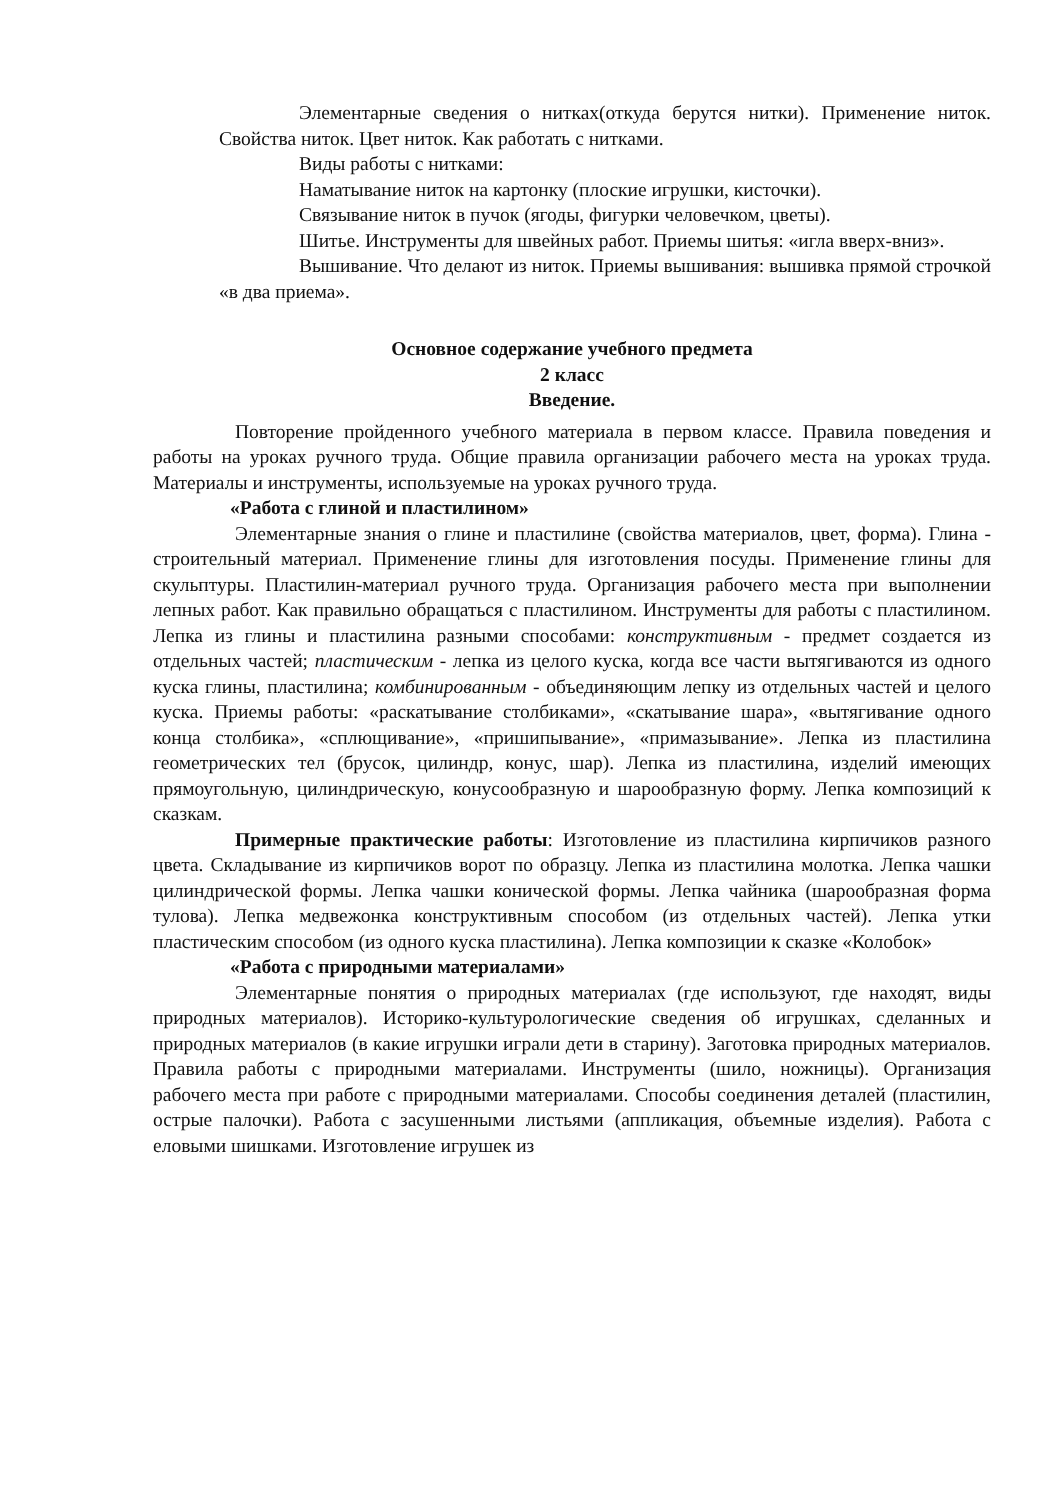Элементарные сведения о нитках(откуда берутся нитки). Применение ниток. Свойства ниток. Цвет ниток. Как работать с нитками.
Виды работы с нитками:
Наматывание ниток на картонку (плоские игрушки, кисточки).
Связывание ниток в пучок (ягоды, фигурки человечком, цветы).
Шитье. Инструменты для швейных работ. Приемы шитья: «игла вверх-вниз».
Вышивание. Что делают из ниток. Приемы вышивания: вышивка прямой строчкой «в два приема».
Основное содержание учебного предмета
2 класс
Введение.
Повторение пройденного учебного материала в первом классе. Правила поведения и работы на уроках ручного труда. Общие правила организации рабочего места на уроках труда. Материалы и инструменты, используемые на уроках ручного труда.
«Работа с глиной и пластилином»
Элементарные знания о глине и пластилине (свойства материалов, цвет, форма). Глина - строительный материал. Применение глины для изготовления посуды. Применение глины для скульптуры. Пластилин-материал ручного труда. Организация рабочего места при выполнении лепных работ. Как правильно обращаться с пластилином. Инструменты для работы с пластилином. Лепка из глины и пластилина разными способами: конструктивным - предмет создается из отдельных частей; пластическим - лепка из целого куска, когда все части вытягиваются из одного куска глины, пластилина; комбинированным - объединяющим лепку из отдельных частей и целого куска. Приемы работы: «раскатывание столбиками», «скатывание шара», «вытягивание одного конца столбика», «сплющивание», «пришипывание», «примазывание». Лепка из пластилина геометрических тел (брусок, цилиндр, конус, шар). Лепка из пластилина, изделий имеющих прямоугольную, цилиндрическую, конусообразную и шарообразную форму. Лепка композиций к сказкам.
Примерные практические работы: Изготовление из пластилина кирпичиков разного цвета. Складывание из кирпичиков ворот по образцу. Лепка из пластилина молотка. Лепка чашки цилиндрической формы. Лепка чашки конической формы. Лепка чайника (шарообразная форма тулова). Лепка медвежонка конструктивным способом (из отдельных частей). Лепка утки пластическим способом (из одного куска пластилина). Лепка композиции к сказке «Колобок»
«Работа с природными материалами»
Элементарные понятия о природных материалах (где используют, где находят, виды природных материалов). Историко-культурологические сведения об игрушках, сделанных и природных материалов (в какие игрушки играли дети в старину). Заготовка природных материалов. Правила работы с природными материалами. Инструменты (шило, ножницы). Организация рабочего места при работе с природными материалами. Способы соединения деталей (пластилин, острые палочки). Работа с засушенными листьями (аппликация, объемные изделия). Работа с еловыми шишками. Изготовление игрушек из